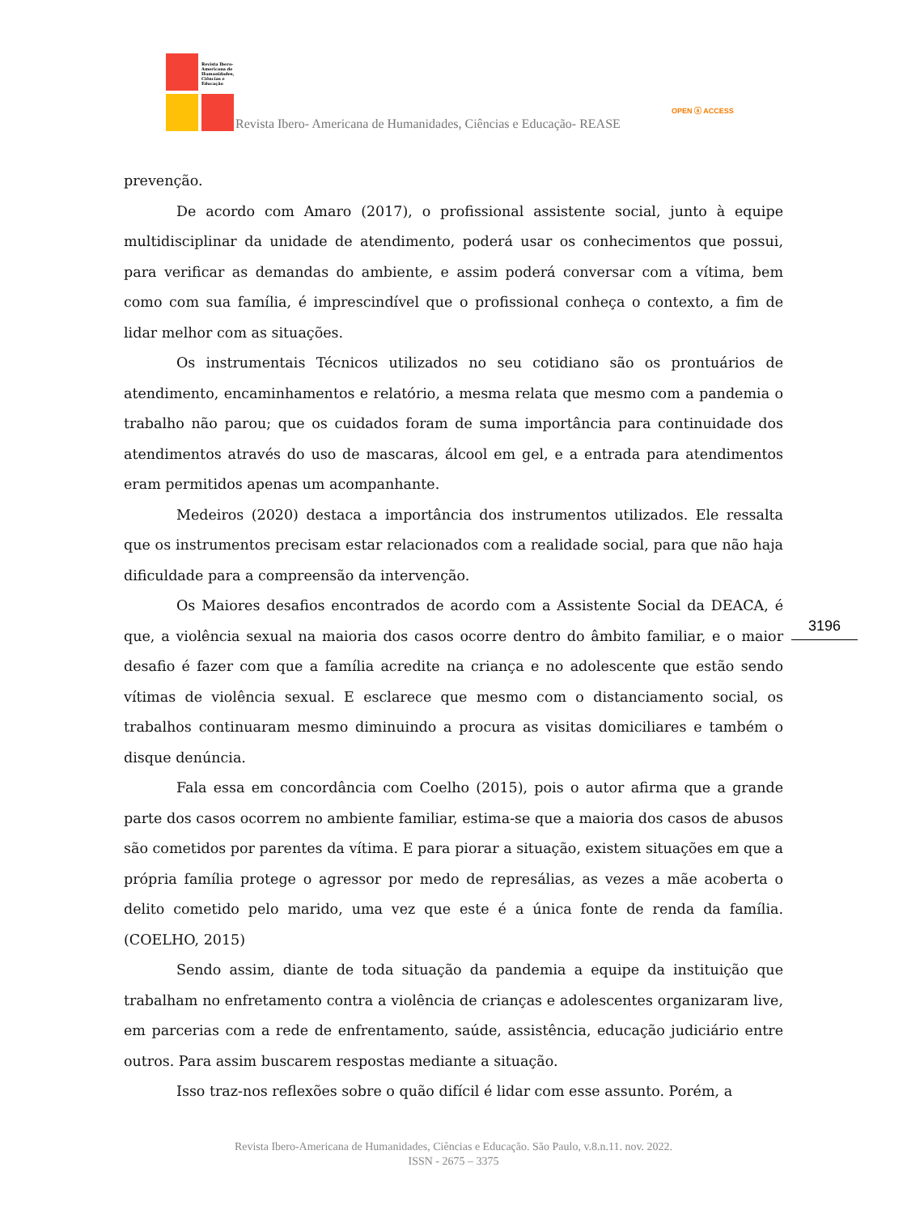Revista Ibero-
Americana de
Humanidades,
Ciências e
Educação
Revista Ibero- Americana de Humanidades, Ciências e Educação- REASE
OPEN ⓐ ACCESS
prevenção.
De acordo com Amaro (2017), o profissional assistente social, junto à equipe multidisciplinar da unidade de atendimento, poderá usar os conhecimentos que possui, para verificar as demandas do ambiente, e assim poderá conversar com a vítima, bem como com sua família, é imprescindível que o profissional conheça o contexto, a fim de lidar melhor com as situações.
Os instrumentais Técnicos utilizados no seu cotidiano são os prontuários de atendimento, encaminhamentos e relatório, a mesma relata que mesmo com a pandemia o trabalho não parou; que os cuidados foram de suma importância para continuidade dos atendimentos através do uso de mascaras, álcool em gel, e a entrada para atendimentos eram permitidos apenas um acompanhante.
Medeiros (2020) destaca a importância dos instrumentos utilizados. Ele ressalta que os instrumentos precisam estar relacionados com a realidade social, para que não haja dificuldade para a compreensão da intervenção.
Os Maiores desafios encontrados de acordo com a Assistente Social da DEACA, é que, a violência sexual na maioria dos casos ocorre dentro do âmbito familiar, e o maior desafio é fazer com que a família acredite na criança e no adolescente que estão sendo vítimas de violência sexual. E esclarece que mesmo com o distanciamento social, os trabalhos continuaram mesmo diminuindo a procura as visitas domiciliares e também o disque denúncia.
Fala essa em concordância com Coelho (2015), pois o autor afirma que a grande parte dos casos ocorrem no ambiente familiar, estima-se que a maioria dos casos de abusos são cometidos por parentes da vítima. E para piorar a situação, existem situações em que a própria família protege o agressor por medo de represálias, as vezes a mãe acoberta o delito cometido pelo marido, uma vez que este é a única fonte de renda da família. (COELHO, 2015)
Sendo assim, diante de toda situação da pandemia a equipe da instituição que trabalham no enfretamento contra a violência de crianças e adolescentes organizaram live, em parcerias com a rede de enfrentamento, saúde, assistência, educação judiciário entre outros. Para assim buscarem respostas mediante a situação.
Isso traz-nos reflexões sobre o quão difícil é lidar com esse assunto. Porém, a
3196
Revista Ibero-Americana de Humanidades, Ciências e Educação. São Paulo, v.8.n.11. nov. 2022.
ISSN - 2675 – 3375